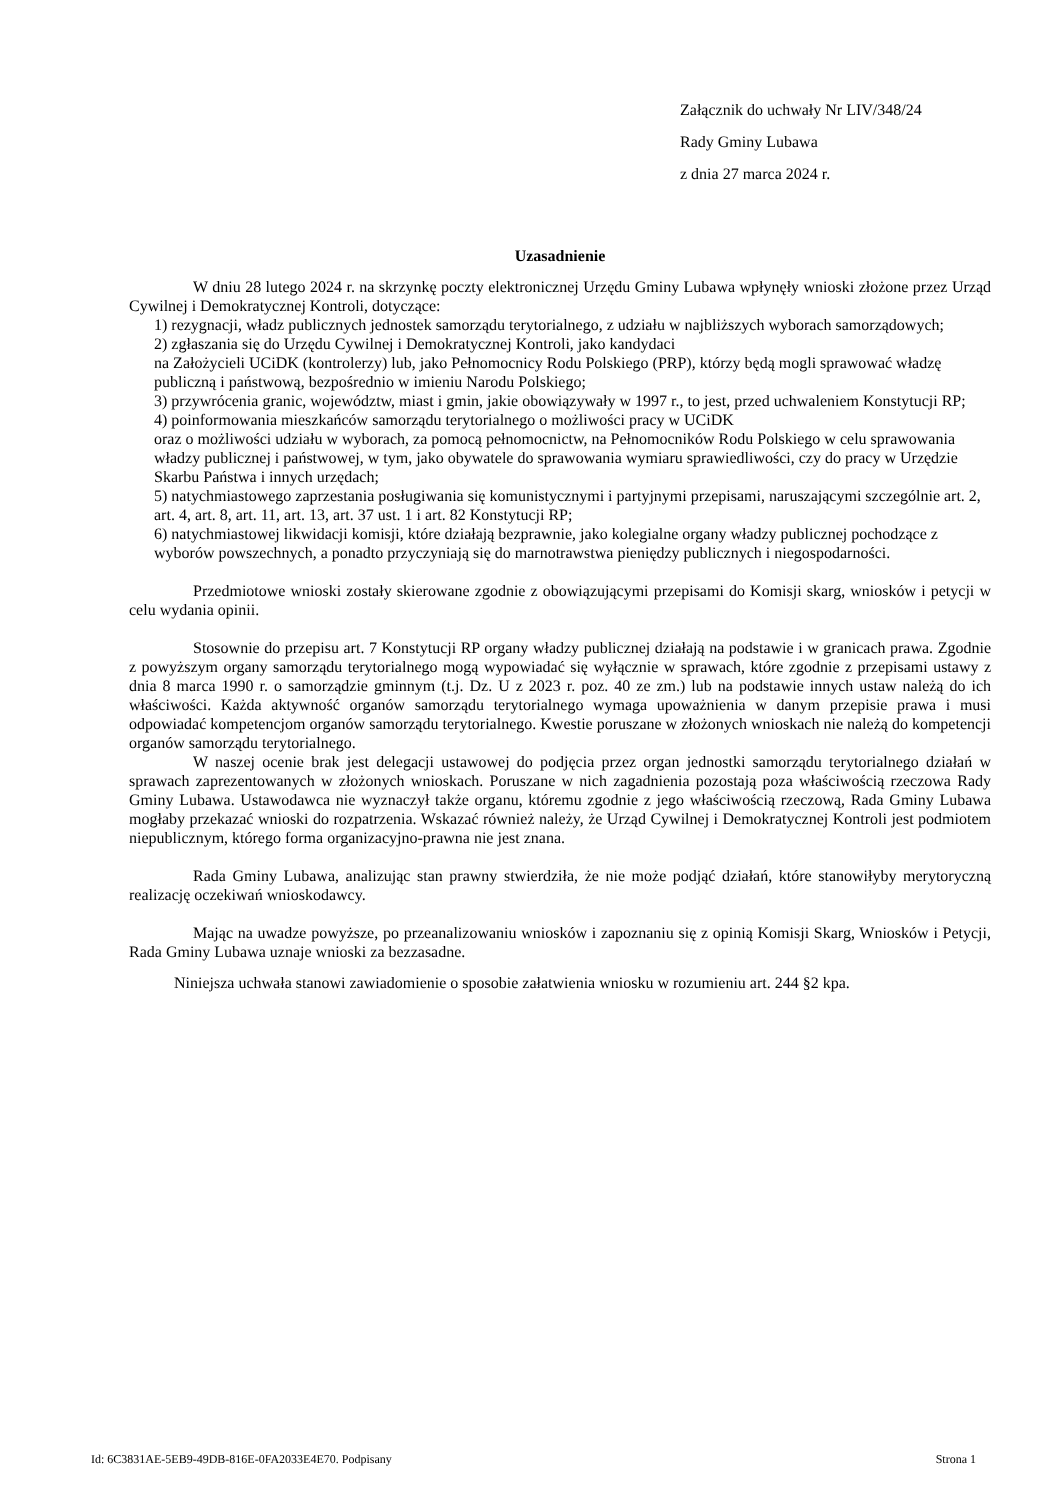Załącznik do uchwały Nr LIV/348/24
Rady Gminy Lubawa
z dnia 27 marca 2024 r.
Uzasadnienie
W dniu 28 lutego 2024 r. na skrzynkę poczty elektronicznej Urzędu Gminy Lubawa wpłynęły wnioski złożone przez Urząd Cywilnej i Demokratycznej Kontroli, dotyczące:
1) rezygnacji, władz publicznych jednostek samorządu terytorialnego, z udziału w najbliższych wyborach samorządowych;
2) zgłaszania się do Urzędu Cywilnej i Demokratycznej Kontroli, jako kandydaci
na Założycieli UCiDK (kontrolerzy) lub, jako Pełnomocnicy Rodu Polskiego (PRP), którzy będą mogli sprawować władzę publiczną i państwową, bezpośrednio w imieniu Narodu Polskiego;
3) przywrócenia granic, województw, miast i gmin, jakie obowiązywały w 1997 r., to jest, przed uchwaleniem Konstytucji RP;
4) poinformowania mieszkańców samorządu terytorialnego o możliwości pracy w UCiDK
oraz o możliwości udziału w wyborach, za pomocą pełnomocnictw, na Pełnomocników Rodu Polskiego w celu sprawowania władzy publicznej i państwowej, w tym, jako obywatele do sprawowania wymiaru sprawiedliwości, czy do pracy w Urzędzie Skarbu Państwa i innych urzędach;
5) natychmiastowego zaprzestania posługiwania się komunistycznymi i partyjnymi przepisami, naruszającymi szczególnie art. 2, art. 4, art. 8, art. 11, art. 13, art. 37 ust. 1 i art. 82 Konstytucji RP;
6) natychmiastowej likwidacji komisji, które działają bezprawnie, jako kolegialne organy władzy publicznej pochodzące z wyborów powszechnych, a ponadto przyczyniają się do marnotrawstwa pieniędzy publicznych i niegospodarności.
Przedmiotowe wnioski zostały skierowane zgodnie z obowiązującymi przepisami do Komisji skarg, wniosków i petycji w celu wydania opinii.
Stosownie do przepisu art. 7 Konstytucji RP organy władzy publicznej działają na podstawie i w granicach prawa. Zgodnie z powyższym organy samorządu terytorialnego mogą wypowiadać się wyłącznie w sprawach, które zgodnie z przepisami ustawy z dnia 8 marca 1990 r. o samorządzie gminnym (t.j. Dz. U z 2023 r. poz. 40 ze zm.) lub na podstawie innych ustaw należą do ich właściwości. Każda aktywność organów samorządu terytorialnego wymaga upoważnienia w danym przepisie prawa i musi odpowiadać kompetencjom organów samorządu terytorialnego. Kwestie poruszane w złożonych wnioskach nie należą do kompetencji organów samorządu terytorialnego.
W naszej ocenie brak jest delegacji ustawowej do podjęcia przez organ jednostki samorządu terytorialnego działań w sprawach zaprezentowanych w złożonych wnioskach. Poruszane w nich zagadnienia pozostają poza właściwością rzeczowa Rady Gminy Lubawa. Ustawodawca nie wyznaczył także organu, któremu zgodnie z jego właściwością rzeczową, Rada Gminy Lubawa mogłaby przekazać wnioski do rozpatrzenia. Wskazać również należy, że Urząd Cywilnej i Demokratycznej Kontroli jest podmiotem niepublicznym, którego forma organizacyjno-prawna nie jest znana.
Rada Gminy Lubawa, analizując stan prawny stwierdziła, że nie może podjąć działań, które stanowiłyby merytoryczną realizację oczekiwań wnioskodawcy.
Mając na uwadze powyższe, po przeanalizowaniu wniosków i zapoznaniu się z opinią Komisji Skarg, Wniosków i Petycji, Rada Gminy Lubawa uznaje wnioski za bezzasadne.
Niniejsza uchwała stanowi zawiadomienie o sposobie załatwienia wniosku w rozumieniu art. 244 §2 kpa.
Id: 6C3831AE-5EB9-49DB-816E-0FA2033E4E70. Podpisany Strona 1